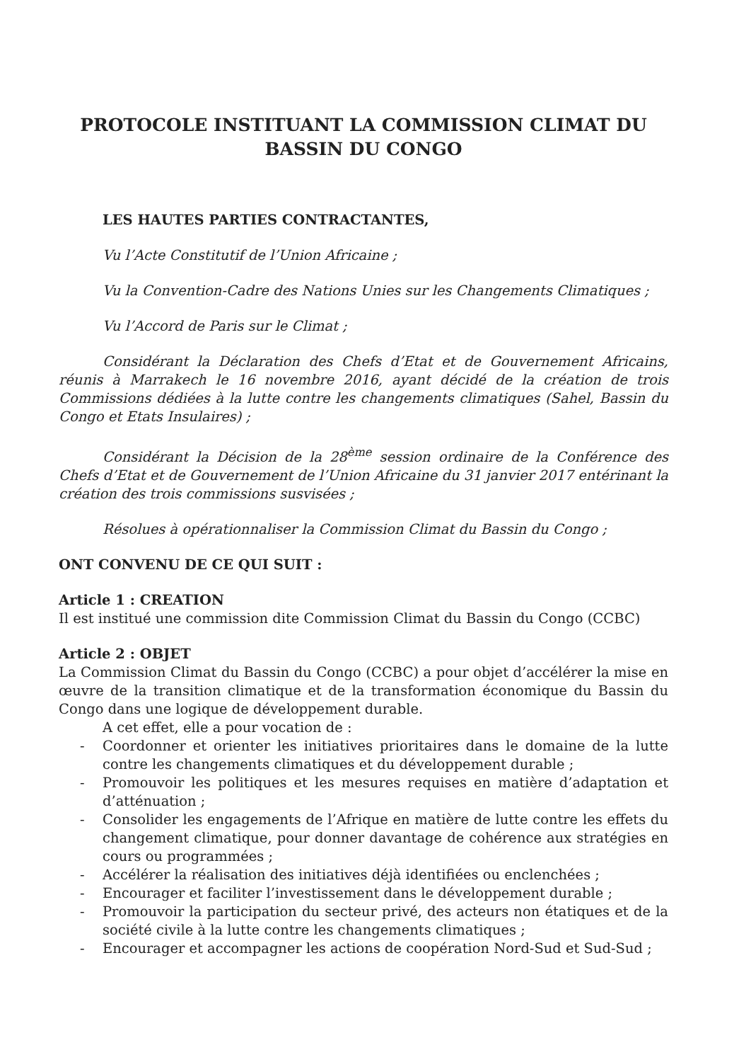PROTOCOLE INSTITUANT LA COMMISSION CLIMAT DU
BASSIN DU CONGO
LES HAUTES PARTIES CONTRACTANTES,
Vu l’Acte Constitutif de l’Union Africaine ;
Vu la Convention-Cadre des Nations Unies sur les Changements Climatiques ;
Vu l’Accord de Paris sur le Climat ;
Considérant la Déclaration des Chefs d’Etat et de Gouvernement Africains, réunis à Marrakech le 16 novembre 2016, ayant décidé de la création de trois Commissions dédiées à la lutte contre les changements climatiques (Sahel, Bassin du Congo et Etats Insulaires) ;
Considérant la Décision de la 28<sup>ème</sup> session ordinaire de la Conférence des Chefs d’Etat et de Gouvernement de l’Union Africaine du 31 janvier 2017 entérinant la création des trois commissions susvisées ;
Résolues à opérationnaliser la Commission Climat du Bassin du Congo ;
ONT CONVENU DE CE QUI SUIT :
Article 1 : CREATION
Il est institué une commission dite Commission Climat du Bassin du Congo (CCBC)
Article 2 : OBJET
La Commission Climat du Bassin du Congo (CCBC) a pour objet d’accélérer la mise en œuvre de la transition climatique et de la transformation économique du Bassin du Congo dans une logique de développement durable.
A cet effet, elle a pour vocation de :
- Coordonner et orienter les initiatives prioritaires dans le domaine de la lutte contre les changements climatiques et du développement durable ;
- Promouvoir les politiques et les mesures requises en matière d’adaptation et d’atténuation ;
- Consolider les engagements de l’Afrique en matière de lutte contre les effets du changement climatique, pour donner davantage de cohérence aux stratégies en cours ou programmées ;
- Accélérer la réalisation des initiatives déjà identifiées ou enclenchées ;
- Encourager et faciliter l’investissement dans le développement durable ;
- Promouvoir la participation du secteur privé, des acteurs non étatiques et de la société civile à la lutte contre les changements climatiques ;
- Encourager et accompagner les actions de coopération Nord-Sud et Sud-Sud ;